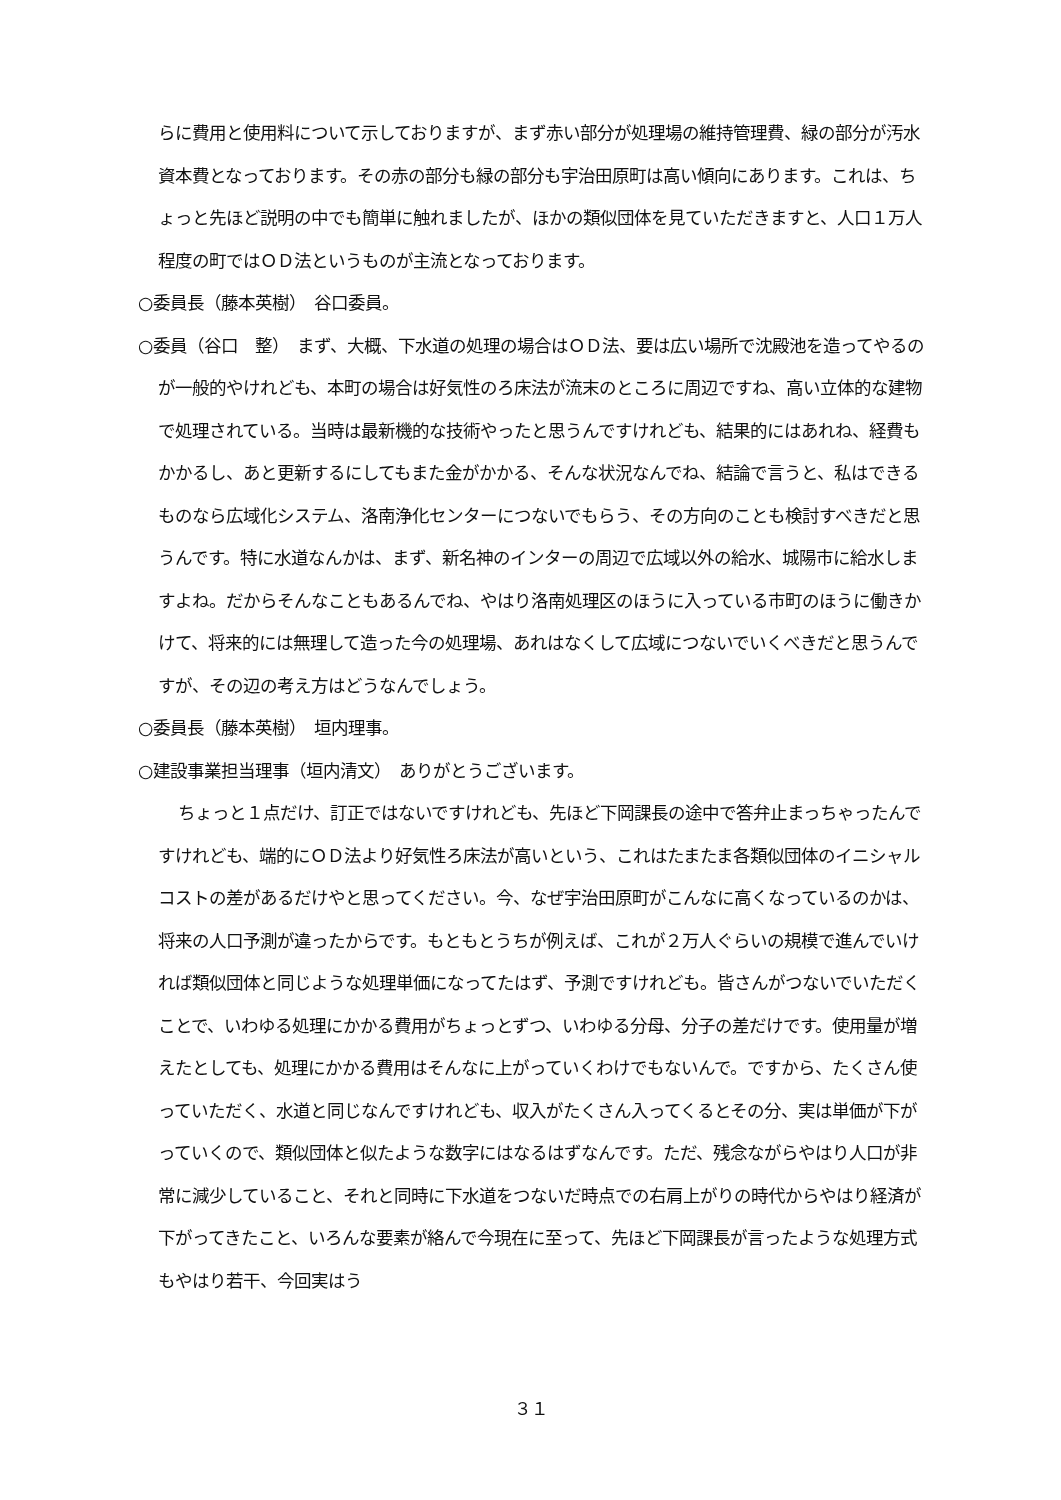らに費用と使用料について示しておりますが、まず赤い部分が処理場の維持管理費、緑の部分が汚水資本費となっております。その赤の部分も緑の部分も宇治田原町は高い傾向にあります。これは、ちょっと先ほど説明の中でも簡単に触れましたが、ほかの類似団体を見ていただきますと、人口１万人程度の町ではＯＤ法というものが主流となっております。
○委員長（藤本英樹）　谷口委員。
○委員（谷口　整）　まず、大概、下水道の処理の場合はＯＤ法、要は広い場所で沈殿池を造ってやるのが一般的やけれども、本町の場合は好気性のろ床法が流末のところに周辺ですね、高い立体的な建物で処理されている。当時は最新機的な技術やったと思うんですけれども、結果的にはあれね、経費もかかるし、あと更新するにしてもまた金がかかる、そんな状況なんでね、結論で言うと、私はできるものなら広域化システム、洛南浄化センターにつないでもらう、その方向のことも検討すべきだと思うんです。特に水道なんかは、まず、新名神のインターの周辺で広域以外の給水、城陽市に給水しますよね。だからそんなこともあるんでね、やはり洛南処理区のほうに入っている市町のほうに働きかけて、将来的には無理して造った今の処理場、あれはなくして広域につないでいくべきだと思うんですが、その辺の考え方はどうなんでしょう。
○委員長（藤本英樹）　垣内理事。
○建設事業担当理事（垣内清文）　ありがとうございます。
ちょっと１点だけ、訂正ではないですけれども、先ほど下岡課長の途中で答弁止まっちゃったんですけれども、端的にＯＤ法より好気性ろ床法が高いという、これはたまたま各類似団体のイニシャルコストの差があるだけやと思ってください。今、なぜ宇治田原町がこんなに高くなっているのかは、将来の人口予測が違ったからです。もともとうちが例えば、これが２万人ぐらいの規模で進んでいければ類似団体と同じような処理単価になってたはず、予測ですけれども。皆さんがつないでいただくことで、いわゆる処理にかかる費用がちょっとずつ、いわゆる分母、分子の差だけです。使用量が増えたとしても、処理にかかる費用はそんなに上がっていくわけでもないんで。ですから、たくさん使っていただく、水道と同じなんですけれども、収入がたくさん入ってくるとその分、実は単価が下がっていくので、類似団体と似たような数字にはなるはずなんです。ただ、残念ながらやはり人口が非常に減少していること、それと同時に下水道をつないだ時点での右肩上がりの時代からやはり経済が下がってきたこと、いろんな要素が絡んで今現在に至って、先ほど下岡課長が言ったような処理方式もやはり若干、今回実はう
３１